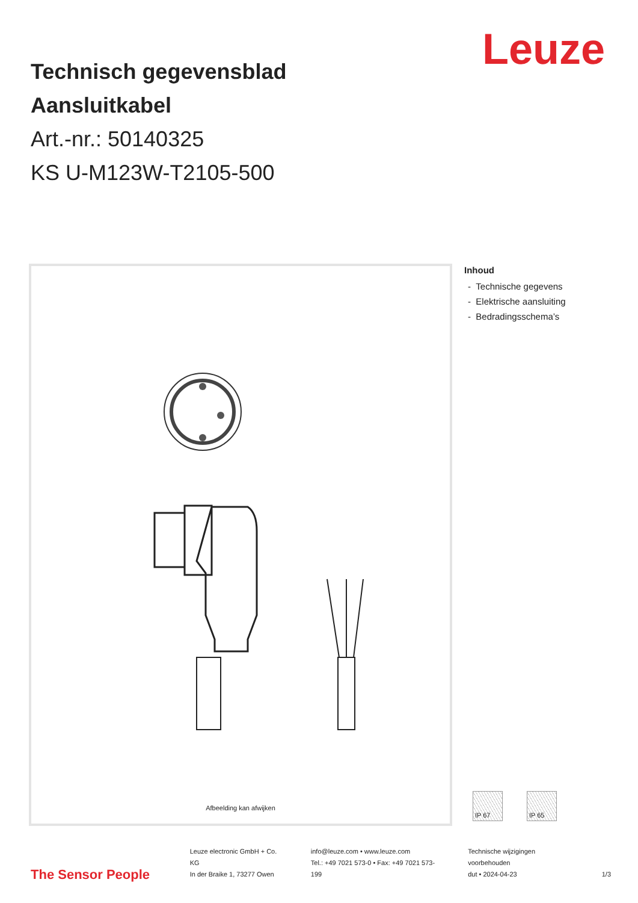Leuze
Technisch gegevensblad
Aansluitkabel
Art.-nr.: 50140325
KS U-M123W-T2105-500
Afbeelding kan afwijken
Inhoud
- Technische gegevens
- Elektrische aansluiting
- Bedradingsschema’s
IP 67 IP 65
The Sensor People
Leuze electronic GmbH + Co. KG
In der Braike 1, 73277 Owen
info@leuze.com • www.leuze.com
Tel.: +49 7021 573-0 • Fax: +49 7021 573-199
Technische wijzigingen voorbehouden
dut • 2024-04-23
1/3